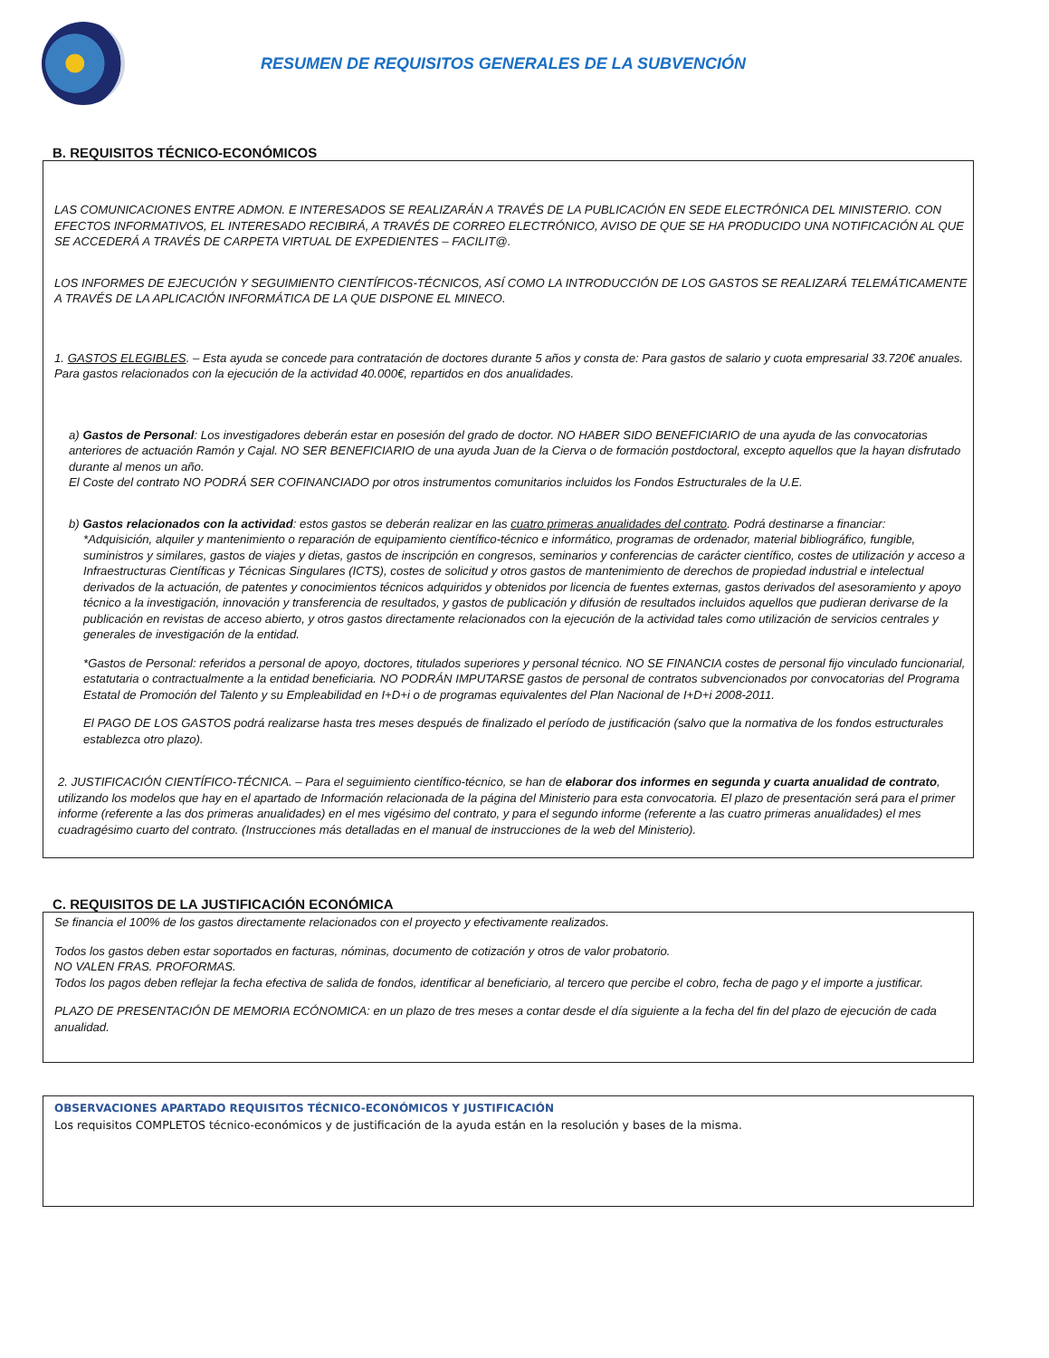RESUMEN DE REQUISITOS GENERALES DE LA SUBVENCIÓN
B. REQUISITOS TÉCNICO-ECONÓMICOS
LAS COMUNICACIONES ENTRE ADMON. E INTERESADOS SE REALIZARÁN A TRAVÉS DE LA PUBLICACIÓN EN SEDE ELECTRÓNICA DEL MINISTERIO. CON EFECTOS INFORMATIVOS, EL INTERESADO RECIBIRÁ, A TRAVÉS DE CORREO ELECTRÓNICO, AVISO DE QUE SE HA PRODUCIDO UNA NOTIFICACIÓN AL QUE SE ACCEDERÁ A TRAVÉS DE CARPETA VIRTUAL DE EXPEDIENTES – FACILIT@.
LOS INFORMES DE EJECUCIÓN Y SEGUIMIENTO CIENTÍFICOS-TÉCNICOS, ASÍ COMO LA INTRODUCCIÓN DE LOS GASTOS SE REALIZARÁ TELEMÁTICAMENTE A TRAVÉS DE LA APLICACIÓN INFORMÁTICA DE LA QUE DISPONE EL MINECO.
1. GASTOS ELEGIBLES. – Esta ayuda se concede para contratación de doctores durante 5 años y consta de: Para gastos de salario y cuota empresarial 33.720€ anuales. Para gastos relacionados con la ejecución de la actividad 40.000€, repartidos en dos anualidades.
a) Gastos de Personal: Los investigadores deberán estar en posesión del grado de doctor. NO HABER SIDO BENEFICIARIO de una ayuda de las convocatorias anteriores de actuación Ramón y Cajal. NO SER BENEFICIARIO de una ayuda Juan de la Cierva o de formación postdoctoral, excepto aquellos que la hayan disfrutado durante al menos un año.
El Coste del contrato NO PODRÁ SER COFINANCIADO por otros instrumentos comunitarios incluidos los Fondos Estructurales de la U.E.
b) Gastos relacionados con la actividad: estos gastos se deberán realizar en las cuatro primeras anualidades del contrato. Podrá destinarse a financiar:
*Adquisición, alquiler y mantenimiento o reparación de equipamiento científico-técnico e informático, programas de ordenador, material bibliográfico, fungible, suministros y similares, gastos de viajes y dietas, gastos de inscripción en congresos, seminarios y conferencias de carácter científico, costes de utilización y acceso a Infraestructuras Científicas y Técnicas Singulares (ICTS), costes de solicitud y otros gastos de mantenimiento de derechos de propiedad industrial e intelectual derivados de la actuación, de patentes y conocimientos técnicos adquiridos y obtenidos por licencia de fuentes externas, gastos derivados del asesoramiento y apoyo técnico a la investigación, innovación y transferencia de resultados, y gastos de publicación y difusión de resultados incluidos aquellos que pudieran derivarse de la publicación en revistas de acceso abierto, y otros gastos directamente relacionados con la ejecución de la actividad tales como utilización de servicios centrales y generales de investigación de la entidad.
*Gastos de Personal: referidos a personal de apoyo, doctores, titulados superiores y personal técnico. NO SE FINANCIA costes de personal fijo vinculado funcionarial, estatutaria o contractualmente a la entidad beneficiaria. NO PODRÁN IMPUTARSE gastos de personal de contratos subvencionados por convocatorias del Programa Estatal de Promoción del Talento y su Empleabilidad en I+D+i o de programas equivalentes del Plan Nacional de I+D+i 2008-2011.
El PAGO DE LOS GASTOS podrá realizarse hasta tres meses después de finalizado el período de justificación (salvo que la normativa de los fondos estructurales establezca otro plazo).
2. JUSTIFICACIÓN CIENTÍFICO-TÉCNICA. – Para el seguimiento científico-técnico, se han de elaborar dos informes en segunda y cuarta anualidad de contrato, utilizando los modelos que hay en el apartado de Información relacionada de la página del Ministerio para esta convocatoria. El plazo de presentación será para el primer informe (referente a las dos primeras anualidades) en el mes vigésimo del contrato, y para el segundo informe (referente a las cuatro primeras anualidades) el mes cuadragésimo cuarto del contrato. (Instrucciones más detalladas en el manual de instrucciones de la web del Ministerio).
C. REQUISITOS DE LA JUSTIFICACIÓN ECONÓMICA
Se financia el 100% de los gastos directamente relacionados con el proyecto y efectivamente realizados.
Todos los gastos deben estar soportados en facturas, nóminas, documento de cotización y otros de valor probatorio.
NO VALEN FRAS. PROFORMAS.
Todos los pagos deben reflejar la fecha efectiva de salida de fondos, identificar al beneficiario, al tercero que percibe el cobro, fecha de pago y el importe a justificar.
PLAZO DE PRESENTACIÓN DE MEMORIA ECÓNOMICA: en un plazo de tres meses a contar desde el día siguiente a la fecha del fin del plazo de ejecución de cada anualidad.
OBSERVACIONES APARTADO REQUISITOS TÉCNICO-ECONÓMICOS Y JUSTIFICACIÓN
Los requisitos COMPLETOS técnico-económicos y de justificación de la ayuda están en la resolución y bases de la misma.